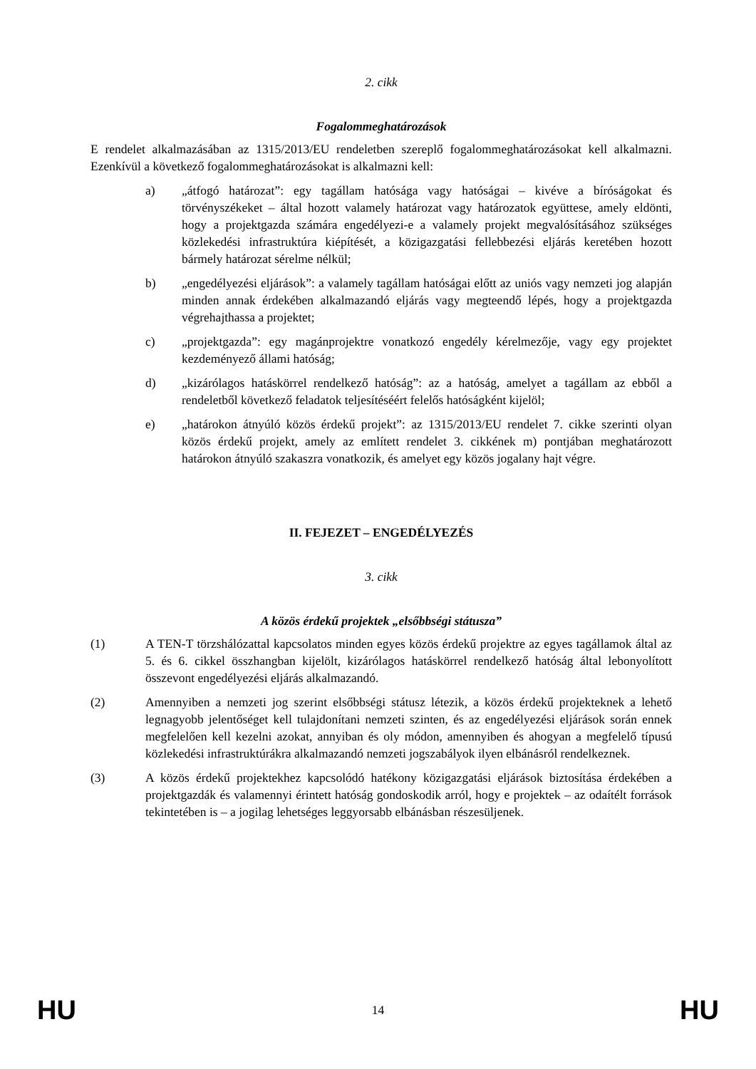2. cikk
Fogalommeghatározások
E rendelet alkalmazásában az 1315/2013/EU rendeletben szereplő fogalommeghatározásokat kell alkalmazni. Ezenkívül a következő fogalommeghatározásokat is alkalmazni kell:
a) „átfogó határozat”: egy tagállam hatósága vagy hatóságai – kivéve a bíróságokat és törvényszékeket – által hozott valamely határozat vagy határozatok együttese, amely eldönti, hogy a projektgazda számára engedélyezi-e a valamely projekt megvalósításához szükséges közlekedési infrastruktúra kiépítését, a közigazgatási fellebbezési eljárás keretében hozott bármely határozat sérelme nélkül;
b) „engedélyezési eljárások”: a valamely tagállam hatóságai előtt az uniós vagy nemzeti jog alapján minden annak érdekében alkalmazandó eljárás vagy megteendő lépés, hogy a projektgazda végrehajthassa a projektet;
c) „projektgazda”: egy magánprojektre vonatkozó engedély kérelmezője, vagy egy projektet kezdeményező állami hatóság;
d) „kizárólagos hatáskörrel rendelkező hatóság”: az a hatóság, amelyet a tagállam az ebből a rendeletből következő feladatok teljesítéséért felelős hatóságként kijelöl;
e) „határokon átnyúló közös érdekű projekt”: az 1315/2013/EU rendelet 7. cikke szerinti olyan közös érdekű projekt, amely az említett rendelet 3. cikkének m) pontjában meghatározott határokon átnyúló szakaszra vonatkozik, és amelyet egy közös jogalany hajt végre.
II. FEJEZET – ENGEDÉLYEZÉS
3. cikk
A közös érdekű projektek „elsőbbségi státusza”
(1) A TEN-T törzshálózattal kapcsolatos minden egyes közös érdekű projektre az egyes tagállamok által az 5. és 6. cikkel összhangban kijelölt, kizárólagos hatáskörrel rendelkező hatóság által lebonyolított összevont engedélyezési eljárás alkalmazandó.
(2) Amennyiben a nemzeti jog szerint elsőbbségi státusz létezik, a közös érdekű projekteknek a lehető legnagyobb jelentőséget kell tulajdonítani nemzeti szinten, és az engedélyezési eljárások során ennek megfelelően kell kezelni azokat, annyiban és oly módon, amennyiben és ahogyan a megfelelő típusú közlekedési infrastruktúrákra alkalmazandó nemzeti jogszabályok ilyen elbánásról rendelkeznek.
(3) A közös érdekű projektekhez kapcsolódó hatékony közigazgatási eljárások biztosítása érdekében a projektgazdák és valamennyi érintett hatóság gondoskodik arról, hogy e projektek – az odaítélt források tekintetében is – a jogilag lehetséges leggyorsabb elbánásban részesüljenek.
HU 14 HU